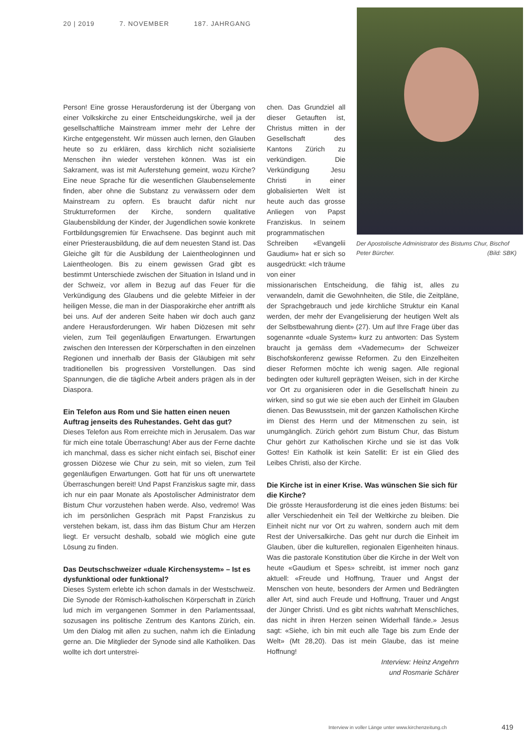20 | 2019 7. NOVEMBER 187. JAHRGANG
Person! Eine grosse Herausforderung ist der Übergang von einer Volkskirche zu einer Entscheidungskirche, weil ja der gesellschaftliche Mainstream immer mehr der Lehre der Kirche entgegensteht. Wir müssen auch lernen, den Glauben heute so zu erklären, dass kirchlich nicht sozialisierte Menschen ihn wieder verstehen können. Was ist ein Sakrament, was ist mit Auferstehung gemeint, wozu Kirche? Eine neue Sprache für die wesentlichen Glaubenselemente finden, aber ohne die Substanz zu verwässern oder dem Mainstream zu opfern. Es braucht dafür nicht nur Strukturreformen der Kirche, sondern qualitative Glaubensbildung der Kinder, der Jugendlichen sowie konkrete Fortbildungsgremien für Erwachsene. Das beginnt auch mit einer Priesterausbildung, die auf dem neuesten Stand ist. Das Gleiche gilt für die Ausbildung der Laientheologinnen und Laientheologen. Bis zu einem gewissen Grad gibt es bestimmt Unterschiede zwischen der Situation in Island und in der Schweiz, vor allem in Bezug auf das Feuer für die Verkündigung des Glaubens und die gelebte Mitfeier in der heiligen Messe, die man in der Diasporakirche eher antrifft als bei uns. Auf der anderen Seite haben wir doch auch ganz andere Herausforderungen. Wir haben Diözesen mit sehr vielen, zum Teil gegenläufigen Erwartungen. Erwartungen zwischen den Interessen der Körperschaften in den einzelnen Regionen und innerhalb der Basis der Gläubigen mit sehr traditionellen bis progressiven Vorstellungen. Das sind Spannungen, die die tägliche Arbeit anders prägen als in der Diaspora.
Ein Telefon aus Rom und Sie hatten einen neuen Auftrag jenseits des Ruhestandes. Geht das gut?
Dieses Telefon aus Rom erreichte mich in Jerusalem. Das war für mich eine totale Überraschung! Aber aus der Ferne dachte ich manchmal, dass es sicher nicht einfach sei, Bischof einer grossen Diözese wie Chur zu sein, mit so vielen, zum Teil gegenläufigen Erwartungen. Gott hat für uns oft unerwartete Überraschungen bereit! Und Papst Franziskus sagte mir, dass ich nur ein paar Monate als Apostolischer Administrator dem Bistum Chur vorzustehen haben werde. Also, vedremo! Was ich im persönlichen Gespräch mit Papst Franziskus zu verstehen bekam, ist, dass ihm das Bistum Chur am Herzen liegt. Er versucht deshalb, sobald wie möglich eine gute Lösung zu finden.
Das Deutschschweizer «duale Kirchensystem» – Ist es dysfunktional oder funktional?
Dieses System erlebte ich schon damals in der Westschweiz. Die Synode der Römisch-katholischen Körperschaft in Zürich lud mich im vergangenen Sommer in den Parlamentssaal, sozusagen ins politische Zentrum des Kantons Zürich, ein. Um den Dialog mit allen zu suchen, nahm ich die Einladung gerne an. Die Mitglieder der Synode sind alle Katholiken. Das wollte ich dort unterstrei-
chen. Das Grundziel all dieser Getauften ist, Christus mitten in der Gesellschaft des Kantons Zürich zu verkündigen. Die Verkündigung Jesu Christi in einer globalisierten Welt ist heute auch das grosse Anliegen von Papst Franziskus. In seinem programmatischen Schreiben «Evangelii Gaudium» hat er sich so ausgedrückt: «Ich träume von einer
missionarischen Entscheidung, die fähig ist, alles zu verwandeln, damit die Gewohnheiten, die Stile, die Zeitpläne, der Sprachgebrauch und jede kirchliche Struktur ein Kanal werden, der mehr der Evangelisierung der heutigen Welt als der Selbstbewahrung dient» (27). Um auf Ihre Frage über das sogenannte «duale System» kurz zu antworten: Das System braucht ja gemäss dem «Vademecum» der Schweizer Bischofskonferenz gewisse Reformen. Zu den Einzelheiten dieser Reformen möchte ich wenig sagen. Alle regional bedingten oder kulturell geprägten Weisen, sich in der Kirche vor Ort zu organisieren oder in die Gesellschaft hinein zu wirken, sind so gut wie sie eben auch der Einheit im Glauben dienen. Das Bewusstsein, mit der ganzen Katholischen Kirche im Dienst des Herrn und der Mitmenschen zu sein, ist unumgänglich. Zürich gehört zum Bistum Chur, das Bistum Chur gehört zur Katholischen Kirche und sie ist das Volk Gottes! Ein Katholik ist kein Satellit: Er ist ein Glied des Leibes Christi, also der Kirche.
Die Kirche ist in einer Krise. Was wünschen Sie sich für die Kirche?
Die grösste Herausforderung ist die eines jeden Bistums: bei aller Verschiedenheit ein Teil der Weltkirche zu bleiben. Die Einheit nicht nur vor Ort zu wahren, sondern auch mit dem Rest der Universalkirche. Das geht nur durch die Einheit im Glauben, über die kulturellen, regionalen Eigenheiten hinaus. Was die pastorale Konstitution über die Kirche in der Welt von heute «Gaudium et Spes» schreibt, ist immer noch ganz aktuell: «Freude und Hoffnung, Trauer und Angst der Menschen von heute, besonders der Armen und Bedrängten aller Art, sind auch Freude und Hoffnung, Trauer und Angst der Jünger Christi. Und es gibt nichts wahrhaft Menschliches, das nicht in ihren Herzen seinen Widerhall fände.» Jesus sagt: «Siehe, ich bin mit euch alle Tage bis zum Ende der Welt» (Mt 28,20). Das ist mein Glaube, das ist meine Hoffnung!
Interview: Heinz Angehrn
und Rosmarie Schärer
Der Apostolische Administrator des Bistums Chur, Bischof Peter Bürcher. (Bild: SBK)
Interview in voller Länge unter www.kirchenzeitung.ch
419